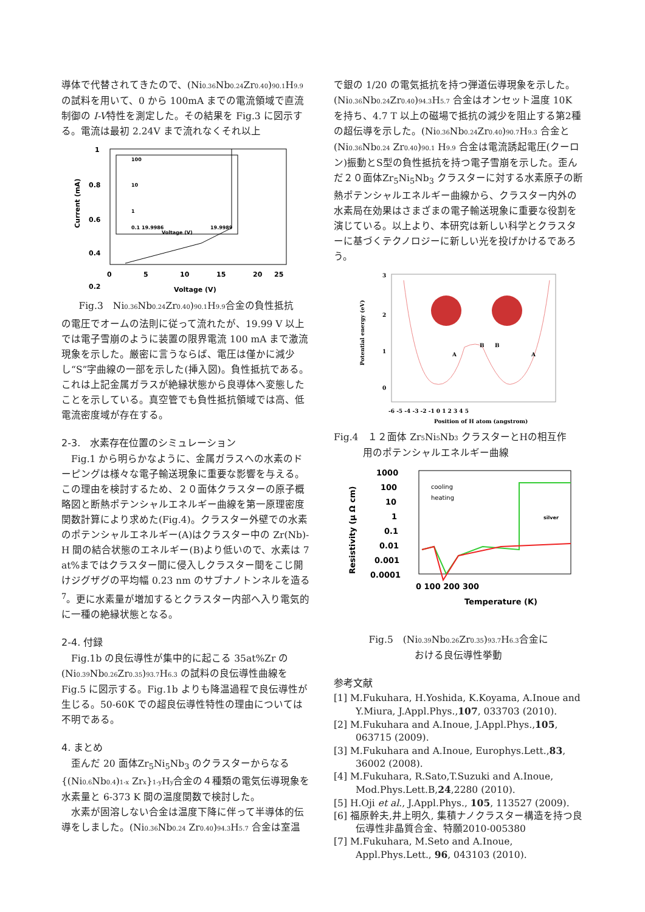導体で代替されてきたので、(Ni0.36 Nb0.24 Zr0.40)90.1 H9.9の試料を用いて、0 から 100mA までの電流領域で直流制御の I-V特性を測定した。その結果を Fig.3 に図示する。電流は最初 2.24V まで流れなくそれ以上
1
0.8
0.6
0.4
0.2
Current (mA)
0
5
10
15
20
25
Voltage (V)
100
10
1
0.1 19.9986
19.9989
Voltage (V)
Fig.3　Ni0.36 Nb0.24 Zr0.40)90.1 H9.9合金の負性抵抗
の電圧でオームの法則に従って流れたが、19.99 V 以上では電子雪崩のように装置の限界電流 100 mA まで激流現象を示した。厳密に言うならば、電圧は僅かに減少し“S”字曲線の一部を示した(挿入図)。負性抵抗である。これは上記金属ガラスが絶縁状態から良導体へ変態したことを示している。真空管でも負性抵抗領域では高、低電流密度域が存在する。
2-3.　水素存在位置のシミュレーション
　Fig.1 から明らかなように、金属ガラスへの水素のドーピングは様々な電子輸送現象に重要な影響を与える。この理由を検討するため、２０面体クラスターの原子概略図と断熱ポテンシャルエネルギー曲線を第一原理密度関数計算により求めた(Fig.4)。クラスター外壁での水素のポテンシャルエネルギー(A)はクラスター中の Zr(Nb)-H 間の結合状態のエネルギー(B)より低いので、水素は 7 at%まではクラスター間に侵入しクラスター間をこじ開けジグザグの平均幅 0.23 nm のサブナノトンネルを造る <sup>7</sup>。更に水素量が増加するとクラスター内部へ入り電気的に一種の絶縁状態となる。
2-4. 付録
　Fig.1b の良伝導性が集中的に起こる 35at%Zr の(Ni0.39 Nb0.26 Zr0.35)93.7 H6.3 の試料の良伝導性曲線を Fig.5 に図示する。Fig.1b よりも降温過程で良伝導性が生じる。50-60K での超良伝導性特性の理由については不明である。
4. まとめ
　歪んだ 20 面体Zr<sub>5</sub>Ni<sub>5</sub>Nb<sub>3</sub> のクラスターからなる{(Ni0.6 Nb0.4)1-x Zrx}1-y Hy合金の４種類の電気伝導現象を水素量と 6-373 K 間の温度関数で検討した。
　水素が固溶しない合金は温度下降に伴って半導体的伝導をしました。(Ni0.36 Nb0.24 Zr0.40)94.3 H5.7 合金は室温
で銀の 1/20 の電気抵抗を持つ弾道伝導現象を示した。(Ni0.36 Nb0.24 Zr0.40)94.3 H5.7 合金はオンセット温度 10K を持ち、4.7 T 以上の磁場で抵抗の減少を阻止する第2種の超伝導を示した。(Ni0.36 Nb0.24 Zr0.40)90.7 H9.3 合金と(Ni0.36 Nb0.24 Zr0.40)90.1 H9.9 合金は電流誘起電圧(クーロン)振動とS型の負性抵抗を持つ電子雪崩を示した。歪んだ２０面体Zr<sub>5</sub>Ni<sub>5</sub>Nb<sub>3</sub> クラスターに対する水素原子の断熱ポテンシャルエネルギー曲線から、クラスター内外の水素局在効果はさまざまの電子輸送現象に重要な役割を演じている。以上より、本研究は新しい科学とクラスターに基づくテクノロジーに新しい光を投げかけるであろう。
3
2
1
0
Potential energy (eV)
A
B
B
A
-6 -5 -4 -3 -2 -1 0 1 2 3 4 5
Position of H atom (angstrom)
Fig.4　１２面体 Zr5 Ni5 Nb3 クラスターとHの相互作
　　　用のポテンシャルエネルギー曲線
cooling
heating
silver
1000
100
10
1
0.1
0.01
0.001
0.0001
Resistivity (μ Ω cm)
0 100 200 300
Temperature (K)
Fig.5　(Ni0.39 Nb0.26 Zr0.35)93.7 H6.3合金に
おける良伝導性挙動
参考文献
[1] M.Fukuhara, H.Yoshida, K.Koyama, A.Inoue and Y.Miura, J.Appl.Phys.,107, 033703 (2010).
[2] M.Fukuhara and A.Inoue, J.Appl.Phys.,105, 063715 (2009).
[3] M.Fukuhara and A.Inoue, Europhys.Lett.,83, 36002 (2008).
[4] M.Fukuhara, R.Sato,T.Suzuki and A.Inoue, Mod.Phys.Lett.B,24,2280 (2010).
[5] H.Oji et al., J.Appl.Phys., 105, 113527 (2009).
[6] 福原幹夫,井上明久, 集積ナノクラスター構造を持つ良伝導性非晶質合金、特願2010-005380
[7] M.Fukuhara, M.Seto and A.Inoue, Appl.Phys.Lett., 96, 043103 (2010).